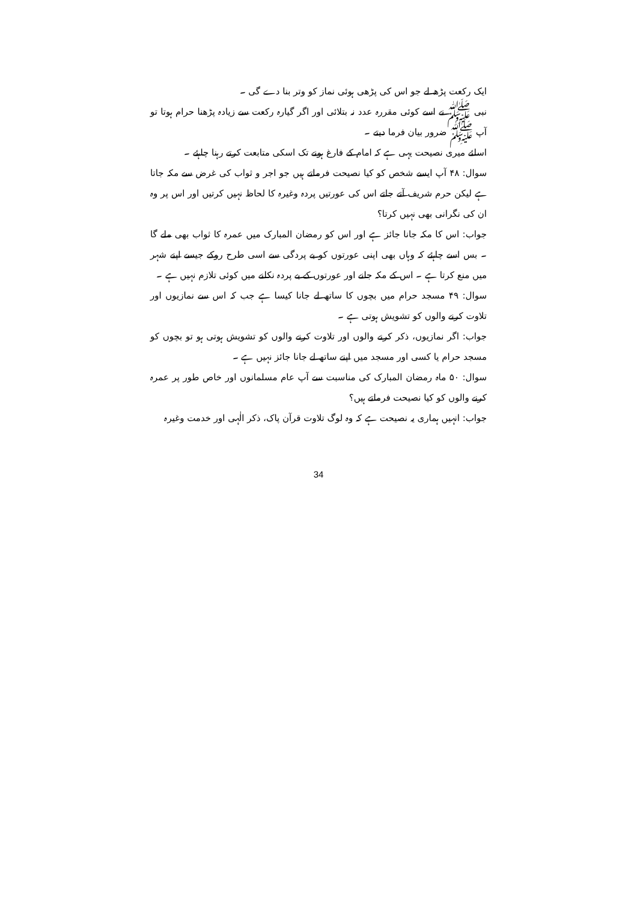ایک رکعت پڑھ لے جو اس کی پڑھی ہوئی نماز کو وتر بنا دے گی ۔
نبی ﷺ نے اسے کوئی مقررہ عدد نہ بتلائی اور اگر گیارہ رکعت سے زیادہ پڑھنا حرام ہوتا تو آپ ﷺ ضرور بیان فرما دیتے ۔
اسلئے میری نصیحت یہی ہے کہ امام کے فارغ ہونے تک اسکی متابعت کرتے رہنا چاہئے ۔
سوال: ۴۸ آپ ایسے شخص کو کیا نصیحت فرماتے ہیں جو اجر و ثواب کی غرض سے مکہ جاتا ہے لیکن حرم شریف آتے جاتے اس کی عورتیں پردہ وغیرہ کا لحاظ نہیں کرتیں اور اس پر وہ ان کی نگرانی بھی نہیں کرتا؟
جواب: اس کا مکہ جانا جائز ہے اور اس کو رمضان المبارک میں عمرہ کا ثواب بھی ملے گا ۔ بس اسے چاہئے کہ وہاں بھی اپنی عورتوں کو بے پردگی سے اسی طرح روکے جیسے اپنے شہر میں منع کرتا ہے ۔ اس کے مکہ جانے اور عورتوں کے بے پردہ نکلنے میں کوئی تلازم نہیں ہے ۔
سوال: ۴۹ مسجد حرام میں بچوں کا ساتھ لے جانا کیسا ہے جب کہ اس سے نمازیوں اور تلاوت کرنے والوں کو تشویش ہوتی ہے ۔
جواب: اگر نمازیوں، ذکر کرنے والوں اور تلاوت کرنے والوں کو تشویش ہوتی ہو تو بچوں کو مسجد حرام یا کسی اور مسجد میں اپنے ساتھ لے جانا جائز نہیں ہے ۔
سوال: ۵۰ ماہ رمضان المبارک کی مناسبت سے آپ عام مسلمانوں اور خاص طور پر عمرہ کرنے والوں کو کیا نصیحت فرماتے ہیں؟
جواب: انہیں ہماری یہ نصیحت ہے کہ وہ لوگ تلاوت قرآن پاک، ذکر الٰہی اور خدمت وغیرہ
34